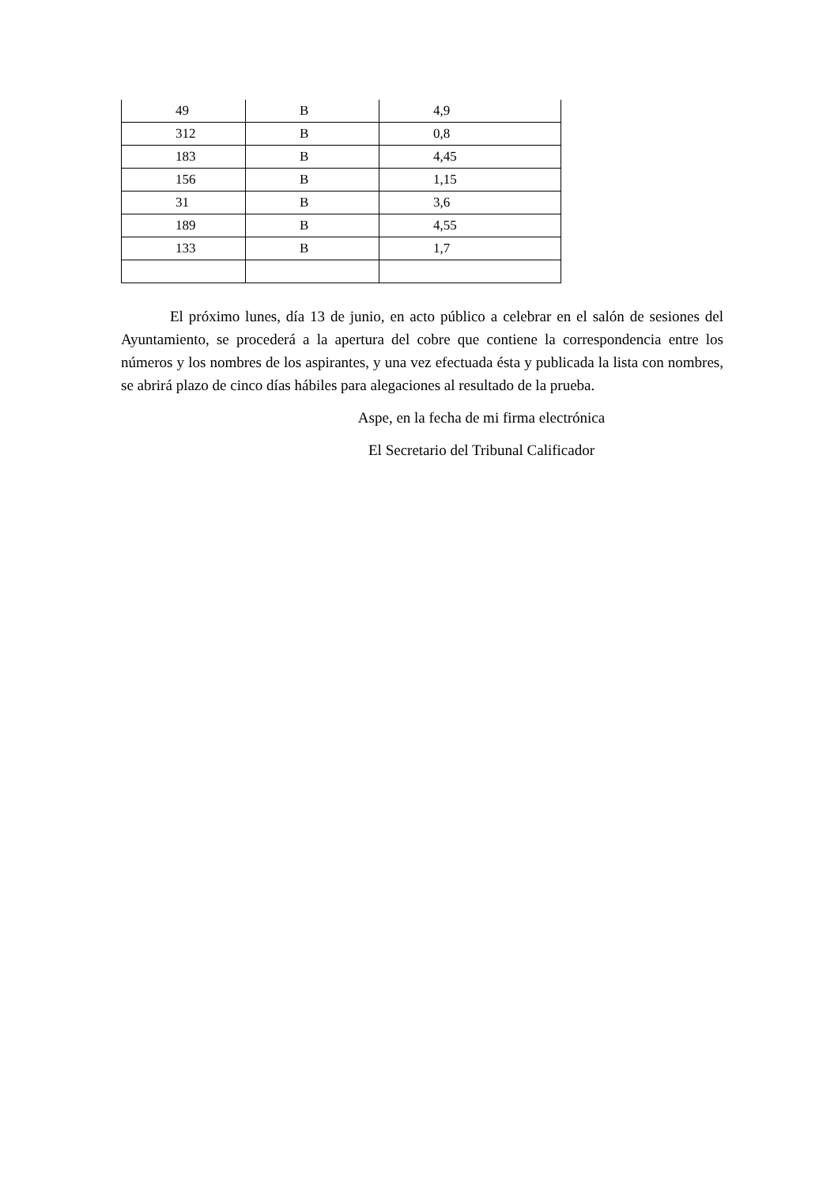| 49 | B | 4,9 |
| 312 | B | 0,8 |
| 183 | B | 4,45 |
| 156 | B | 1,15 |
| 31 | B | 3,6 |
| 189 | B | 4,55 |
| 133 | B | 1,7 |
El próximo lunes, día 13 de junio, en acto público a celebrar en el salón de sesiones del Ayuntamiento, se procederá a la apertura del cobre que contiene la correspondencia entre los números y los nombres de los aspirantes, y una vez efectuada ésta y publicada la lista con nombres, se abrirá plazo de cinco días hábiles para alegaciones al resultado de la prueba.
Aspe, en la fecha de mi firma electrónica
El Secretario del Tribunal Calificador